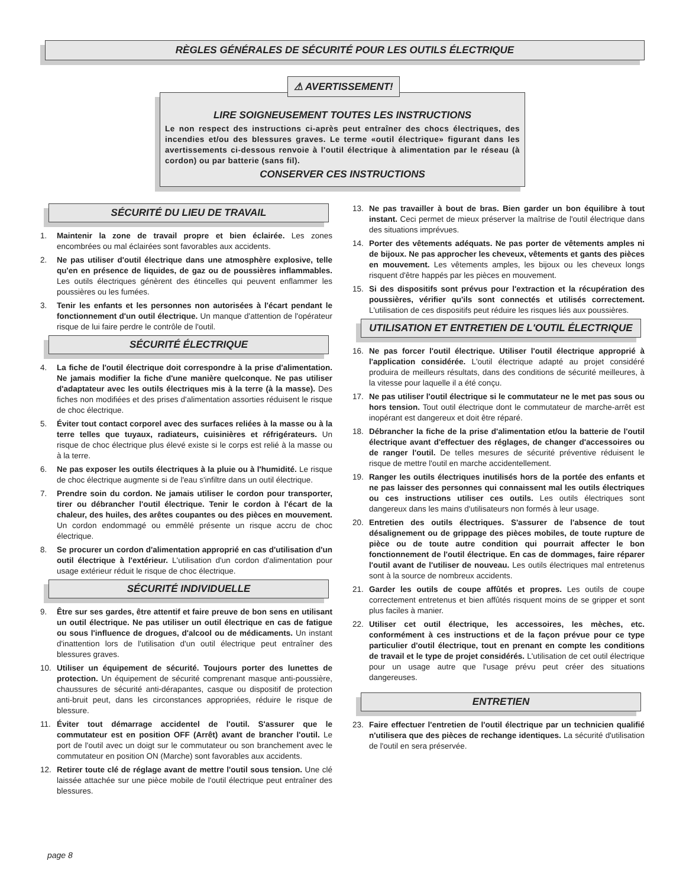RÈGLES GÉNÉRALES DE SÉCURITÉ POUR LES OUTILS ÉLECTRIQUE
⚠ AVERTISSEMENT!
LIRE SOIGNEUSEMENT TOUTES LES INSTRUCTIONS
Le non respect des instructions ci-après peut entraîner des chocs électriques, des incendies et/ou des blessures graves. Le terme «outil électrique» figurant dans les avertissements ci-dessous renvoie à l'outil électrique à alimentation par le réseau (à cordon) ou par batterie (sans fil).
CONSERVER CES INSTRUCTIONS
SÉCURITÉ DU LIEU DE TRAVAIL
1. Maintenir la zone de travail propre et bien éclairée. Les zones encombrées ou mal éclairées sont favorables aux accidents.
2. Ne pas utiliser d'outil électrique dans une atmosphère explosive, telle qu'en en présence de liquides, de gaz ou de poussières inflammables. Les outils électriques génèrent des étincelles qui peuvent enflammer les poussières ou les fumées.
3. Tenir les enfants et les personnes non autorisées à l'écart pendant le fonctionnement d'un outil électrique. Un manque d'attention de l'opérateur risque de lui faire perdre le contrôle de l'outil.
SÉCURITÉ ÉLECTRIQUE
4. La fiche de l'outil électrique doit correspondre à la prise d'alimentation. Ne jamais modifier la fiche d'une manière quelconque. Ne pas utiliser d'adaptateur avec les outils électriques mis à la terre (à la masse). Des fiches non modifiées et des prises d'alimentation assorties réduisent le risque de choc électrique.
5. Éviter tout contact corporel avec des surfaces reliées à la masse ou à la terre telles que tuyaux, radiateurs, cuisinières et réfrigérateurs. Un risque de choc électrique plus élevé existe si le corps est relié à la masse ou à la terre.
6. Ne pas exposer les outils électriques à la pluie ou à l'humidité. Le risque de choc électrique augmente si de l'eau s'infiltre dans un outil électrique.
7. Prendre soin du cordon. Ne jamais utiliser le cordon pour transporter, tirer ou débrancher l'outil électrique. Tenir le cordon à l'écart de la chaleur, des huiles, des arêtes coupantes ou des pièces en mouvement. Un cordon endommagé ou emmêlé présente un risque accru de choc électrique.
8. Se procurer un cordon d'alimentation approprié en cas d'utilisation d'un outil électrique à l'extérieur. L'utilisation d'un cordon d'alimentation pour usage extérieur réduit le risque de choc électrique.
SÉCURITÉ INDIVIDUELLE
9. Être sur ses gardes, être attentif et faire preuve de bon sens en utilisant un outil électrique. Ne pas utiliser un outil électrique en cas de fatigue ou sous l'influence de drogues, d'alcool ou de médicaments. Un instant d'inattention lors de l'utilisation d'un outil électrique peut entraîner des blessures graves.
10. Utiliser un équipement de sécurité. Toujours porter des lunettes de protection. Un équipement de sécurité comprenant masque anti-poussière, chaussures de sécurité anti-dérapantes, casque ou dispositif de protection anti-bruit peut, dans les circonstances appropriées, réduire le risque de blessure.
11. Éviter tout démarrage accidentel de l'outil. S'assurer que le commutateur est en position OFF (Arrêt) avant de brancher l'outil. Le port de l'outil avec un doigt sur le commutateur ou son branchement avec le commutateur en position ON (Marche) sont favorables aux accidents.
12. Retirer toute clé de réglage avant de mettre l'outil sous tension. Une clé laissée attachée sur une pièce mobile de l'outil électrique peut entraîner des blessures.
13. Ne pas travailler à bout de bras. Bien garder un bon équilibre à tout instant. Ceci permet de mieux préserver la maîtrise de l'outil électrique dans des situations imprévues.
14. Porter des vêtements adéquats. Ne pas porter de vêtements amples ni de bijoux. Ne pas approcher les cheveux, vêtements et gants des pièces en mouvement. Les vêtements amples, les bijoux ou les cheveux longs risquent d'être happés par les pièces en mouvement.
15. Si des dispositifs sont prévus pour l'extraction et la récupération des poussières, vérifier qu'ils sont connectés et utilisés correctement. L'utilisation de ces dispositifs peut réduire les risques liés aux poussières.
UTILISATION ET ENTRETIEN DE L'OUTIL ÉLECTRIQUE
16. Ne pas forcer l'outil électrique. Utiliser l'outil électrique approprié à l'application considérée. L'outil électrique adapté au projet considéré produira de meilleurs résultats, dans des conditions de sécurité meilleures, à la vitesse pour laquelle il a été conçu.
17. Ne pas utiliser l'outil électrique si le commutateur ne le met pas sous ou hors tension. Tout outil électrique dont le commutateur de marche-arrêt est inopérant est dangereux et doit être réparé.
18. Débrancher la fiche de la prise d'alimentation et/ou la batterie de l'outil électrique avant d'effectuer des réglages, de changer d'accessoires ou de ranger l'outil. De telles mesures de sécurité préventive réduisent le risque de mettre l'outil en marche accidentellement.
19. Ranger les outils électriques inutilisés hors de la portée des enfants et ne pas laisser des personnes qui connaissent mal les outils électriques ou ces instructions utiliser ces outils. Les outils électriques sont dangereux dans les mains d'utilisateurs non formés à leur usage.
20. Entretien des outils électriques. S'assurer de l'absence de tout désalignement ou de grippage des pièces mobiles, de toute rupture de pièce ou de toute autre condition qui pourrait affecter le bon fonctionnement de l'outil électrique. En cas de dommages, faire réparer l'outil avant de l'utiliser de nouveau. Les outils électriques mal entretenus sont à la source de nombreux accidents.
21. Garder les outils de coupe affûtés et propres. Les outils de coupe correctement entretenus et bien affûtés risquent moins de se gripper et sont plus faciles à manier.
22. Utiliser cet outil électrique, les accessoires, les mèches, etc. conformément à ces instructions et de la façon prévue pour ce type particulier d'outil électrique, tout en prenant en compte les conditions de travail et le type de projet considérés. L'utilisation de cet outil électrique pour un usage autre que l'usage prévu peut créer des situations dangereuses.
ENTRETIEN
23. Faire effectuer l'entretien de l'outil électrique par un technicien qualifié n'utilisera que des pièces de rechange identiques. La sécurité d'utilisation de l'outil en sera préservée.
page 8